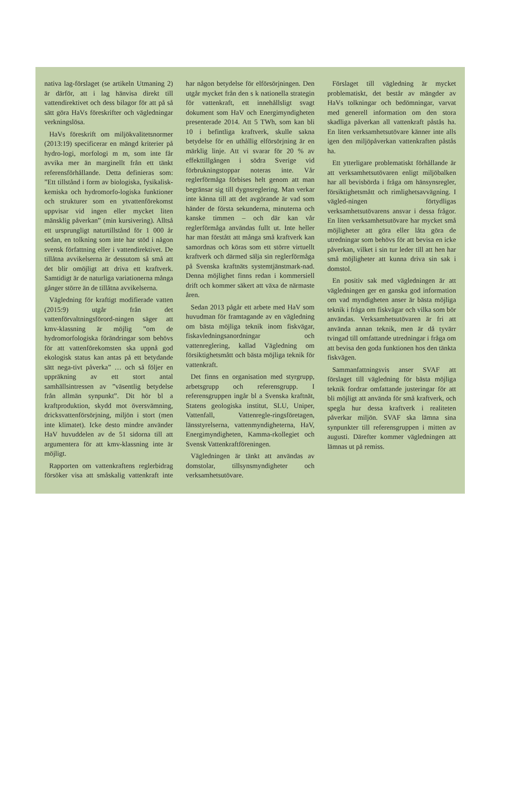nativa lag-förslaget (se artikeln Utmaning 2) är därför, att i lag hänvisa direkt till vattendirektivet och dess bilagor för att på så sätt göra HaVs föreskrifter och vägledningar verkningslösa.
HaVs föreskrift om miljökvalitetsnormer (2013:19) specificerar en mängd kriterier på hydro-logi, morfologi m m, som inte får avvika mer än marginellt från ett tänkt referensförhållande. Detta definieras som: ”Ett tillstånd i form av biologiska, fysikalisk-kemiska och hydromorfo-logiska funktioner och strukturer som en ytvattenförekomst uppvisar vid ingen eller mycket liten mänsklig påverkan” (min kursivering). Alltså ett ursprungligt naturtillstånd för 1 000 år sedan, en tolkning som inte har stöd i någon svensk författning eller i vattendirektivet. De tillåtna avvikelserna är dessutom så små att det blir omöjligt att driva ett kraftverk. Samtidigt är de naturliga variationerna många gånger större än de tillåtna avvikelserna.
Vägledning för kraftigt modifierade vatten (2015:9) utgår från det vattenförvaltningsförord-ningen säger att kmv-klassning är möjlig ”om de hydromorfologiska förändringar som behövs för att vattenförekomsten ska uppnå god ekologisk status kan antas på ett betydande sätt nega-tivt påverka” … och så följer en uppräkning av ett stort antal samhällsintressen av ”väsentlig betydelse från allmän synpunkt”. Dit hör bl a kraftproduktion, skydd mot översvämning, dricksvattenförsörjning, miljön i stort (men inte klimatet). Icke desto mindre använder HaV huvuddelen av de 51 sidorna till att argumentera för att kmv-klassning inte är möjligt.
Rapporten om vattenkraftens reglerbidrag försöker visa att småskalig vattenkraft inte har någon betydelse för elförsörjningen. Den utgår mycket från den s k nationella strategin för vattenkraft, ett innehållsligt svagt dokument som HaV och Energimyndigheten presenterade 2014. Att 5 TWh, som kan bli 10 i befintliga kraftverk, skulle sakna betydelse för en uthållig elförsörjning är en märklig linje. Att vi svarar för 20 % av effekttillgången i södra Sverige vid förbrukningstoppar noteras inte. Vår reglerförmåga förbises helt genom att man begränsar sig till dygnsreglering. Man verkar inte känna till att det avgörande är vad som händer de första sekunderna, minuterna och kanske timmen – och där kan vår reglerförmåga användas fullt ut. Inte heller har man förstått att många små kraftverk kan samordnas och köras som ett större virtuellt kraftverk och därmed sälja sin reglerförmåga på Svenska kraftnäts systemtjänstmark-nad. Denna möjlighet finns redan i kommersiell drift och kommer säkert att växa de närmaste åren.
Sedan 2013 pågår ett arbete med HaV som huvudman för framtagande av en vägledning om bästa möjliga teknik inom fiskvägar, fiskavledningsanordningar och vattenreglering, kallad Vägledning om försiktighetsmått och bästa möjliga teknik för vattenkraft.
Det finns en organisation med styrgrupp, arbetsgrupp och referensgrupp. I referensgruppen ingår bl a Svenska kraftnät, Statens geologiska institut, SLU, Uniper, Vattenfall, Vattenregle-ringsföretagen, länsstyrelserna, vattenmyndigheterna, HaV, Energimyndigheten, Kamma-rkollegiet och Svensk Vattenkraftföreningen.
Vägledningen är tänkt att användas av domstolar, tillsynsmyndigheter och verksamhetsutövare.
Förslaget till vägledning är mycket problematiskt, det består av mängder av HaVs tolkningar och bedömningar, varvat med generell information om den stora skadliga påverkan all vattenkraft påstås ha. En liten verksamhetsutövare känner inte alls igen den miljöpåverkan vattenkraften påstås ha.
Ett ytterligare problematiskt förhållande är att verksamhetsutövaren enligt miljöbalken har all bevisbörda i fråga om hänsynsregler, försiktighetsmått och rimlighetsavvägning. I vägled-ningen förtydligas verksamhetsutövarens ansvar i dessa frågor. En liten verksamhetsutövare har mycket små möjligheter att göra eller låta göra de utredningar som behövs för att bevisa en icke påverkan, vilket i sin tur leder till att hen har små möjligheter att kunna driva sin sak i domstol.
En positiv sak med vägledningen är att vägledningen ger en ganska god information om vad myndigheten anser är bästa möjliga teknik i fråga om fiskvägar och vilka som bör användas. Verksamhetsutövaren är fri att använda annan teknik, men är då tyvärr tvingad till omfattande utredningar i fråga om att bevisa den goda funktionen hos den tänkta fiskvägen.
Sammanfattningsvis anser SVAF att förslaget till vägledning för bästa möjliga teknik fordrar omfattande justeringar för att bli möjligt att använda för små kraftverk, och spegla hur dessa kraftverk i realiteten påverkar miljön. SVAF ska lämna sina synpunkter till referensgruppen i mitten av augusti. Därefter kommer vägledningen att lämnas ut på remiss.